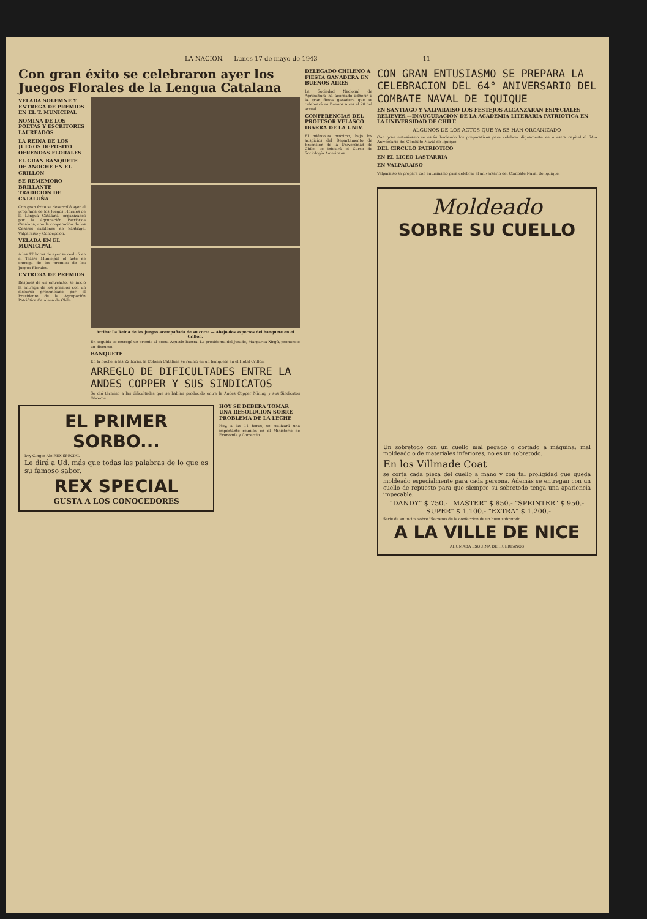LA NACION. — Lunes 17 de mayo de 1943 11
Con gran éxito se celebraron ayer los Juegos Florales de la Lengua Catalana
VELADA SOLEMNE Y ENTREGA DE PREMIOS EN EL T. MUNICIPAL
NOMINA DE LOS POETAS Y ESCRITORES LAUREADOS
LA REINA DE LOS JUEGOS DEPOSITO OFRENDAS FLORALES
EL GRAN BANQUETE DE ANOCHE EN EL CRILLON
SE REMEMORO BRILLANTE TRADICION DE CATALUÑA
Con gran éxito se desarrolló ayer el programa de los Juegos Florales de la Lengua Catalana, organizados por la Agrupación Patriótica Catalana, con la cooperación de los Centros catalanes de Santiago, Valparaíso y Concepción.
VELADA EN EL MUNICIPAL
A las 17 horas de ayer se realizó en el Teatro Municipal el acto de entrega de los premios de los Juegos Florales.
ENTREGA DE PREMIOS
Después de un entreacto, se inició la entrega de los premios con un discurso pronunciado por el Presidente de la Agrupación Patriótica Catalana de Chile.
Arriba: La Reina de los juegos acompañada de su corte.— Abajo dos aspectos del banquete en el Crillon.
En seguida se entregó un premio al poeta Agustín Bartra. La presidenta del Jurado, Margarita Xirgú, pronunció un discurso.
BANQUETE
En la noche, a las 22 horas, la Colonia Catalana se reunió en un banquete en el Hotel Crillón.
ARREGLO DE DIFICULTADES ENTRE LA ANDES COPPER Y SUS SINDICATOS
Se dió término a las dificultades que se habían producido entre la Andes Copper Mining y sus Sindicatos Obreros.
EL PRIMER SORBO...
Dry Ginger Ale REX SPECIAL
Le dirá a Ud. más que todas las palabras de lo que es su famoso sabor.
REX SPECIAL
GUSTA A LOS CONOCEDORES
HOY SE DEBERA TOMAR UNA RESOLUCION SOBRE PROBLEMA DE LA LECHE
Hoy, a las 11 horas, se realizará una importante reunión en el Ministerio de Economía y Comercio.
DELEGADO CHILENO A FIESTA GANADERA EN BUENOS AIRES
La Sociedad Nacional de Agricultura ha acordado adherir a la gran fiesta ganadera que se celebrará en Buenos Aires el 20 del actual.
CONFERENCIAS DEL PROFESOR VELASCO IBARRA DE LA UNIV.
El miércoles próximo, bajo los auspicios del Departamento de Extensión de la Universidad de Chile, se iniciará el Curso de Sociología Americana.
CON GRAN ENTUSIASMO SE PREPARA LA CELEBRACION DEL 64° ANIVERSARIO DEL COMBATE NAVAL DE IQUIQUE
EN SANTIAGO Y VALPARAISO LOS FESTEJOS ALCANZARAN ESPECIALES RELIEVES.—INAUGURACION DE LA ACADEMIA LITERARIA PATRIOTICA EN LA UNIVERSIDAD DE CHILE
ALGUNOS DE LOS ACTOS QUE YA SE HAN ORGANIZADO
Con gran entusiasmo se están haciendo los preparativos para celebrar dignamente en nuestra capital el 64.o Aniversario del Combate Naval de Iquique.
DEL CIRCULO PATRIOTICO
EN EL LICEO LASTARRIA
EN VALPARAISO
Valparaíso se prepara con entusiasmo para celebrar el aniversario del Combate Naval de Iquique.
Moldeado
SOBRE SU CUELLO
Un sobretodo con un cuello mal pegado o cortado a máquina; mal moldeado o de materiales inferiores, no es un sobretodo.
En los Villmade Coat
se corta cada pieza del cuello a mano y con tal proligidad que queda moldeado especialmente para cada persona. Además se entregan con un cuello de repuesto para que siempre su sobretodo tenga una apariencia impecable.
"DANDY" $ 750.- "MASTER" $ 850.- "SPRINTER" $ 950.- "SUPER" $ 1.100.- "EXTRA" $ 1.200.-
Serie de anuncios sobre "Secretos de la confeccion de un buen sobretodo
A LA VILLE DE NICE
AHUMADA ESQUINA DE HUERFANOS